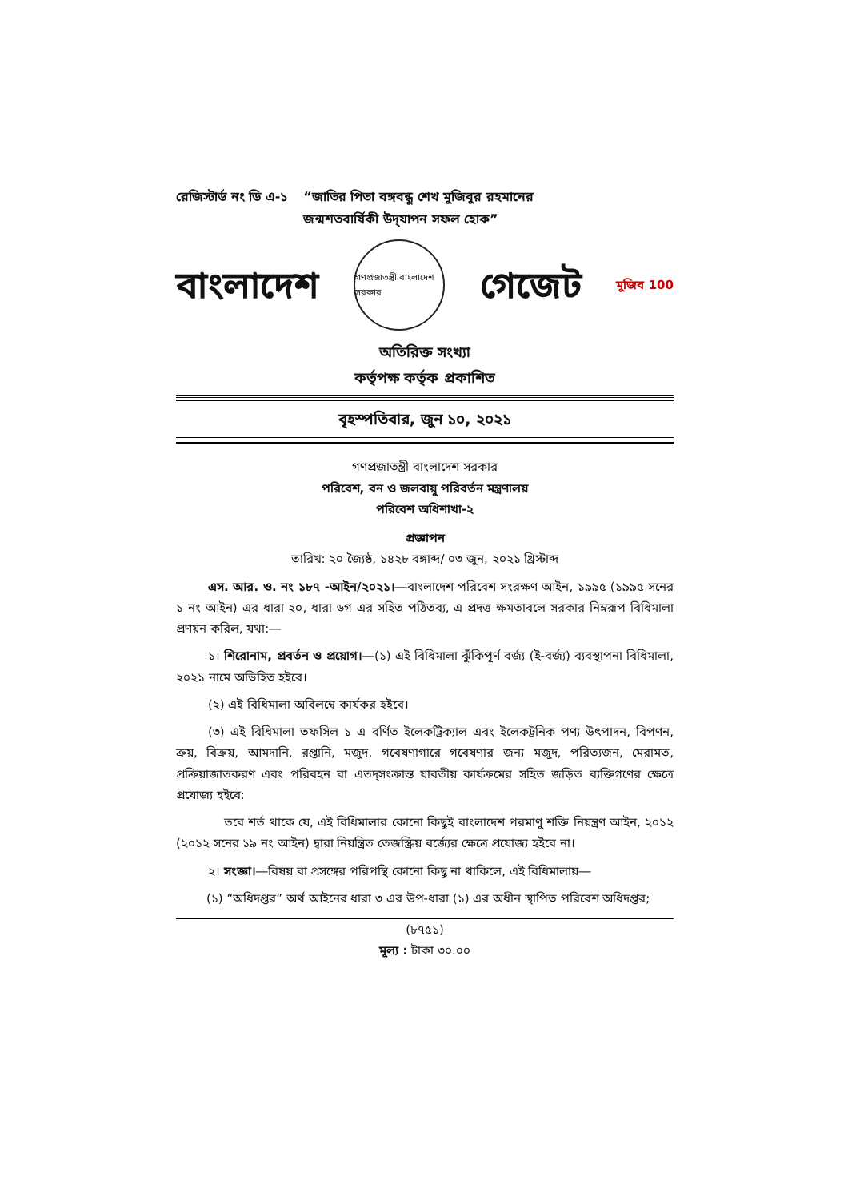রেজিস্টার্ড নং ডি এ-১ “জাতির পিতা বঙ্গবন্ধু শেখ মুজিবুর রহমানের
জন্মশতবার্ষিকী উদ্‌যাপন সফল হোক”
বাংলাদেশ
গণপ্রজাতন্ত্রী বাংলাদেশ সরকার
গেজেট মুজিব 100
অতিরিক্ত সংখ্যা
কর্তৃপক্ষ কর্তৃক প্রকাশিত
বৃহস্পতিবার, জুন ১০, ২০২১
গণপ্রজাতন্ত্রী বাংলাদেশ সরকার
পরিবেশ, বন ও জলবায়ু পরিবর্তন মন্ত্রণালয়
পরিবেশ অধিশাখা-২
প্রজ্ঞাপন
তারিখ: ২০ জ্যৈষ্ঠ, ১৪২৮ বঙ্গাব্দ/ ০৩ জুন, ২০২১ খ্রিস্টাব্দ
এস. আর. ও. নং ১৮৭ -আইন/২০২১।―বাংলাদেশ পরিবেশ সংরক্ষণ আইন, ১৯৯৫ (১৯৯৫ সনের ১ নং আইন) এর ধারা ২০, ধারা ৬গ এর সহিত পঠিতব্য, এ প্রদত্ত ক্ষমতাবলে সরকার নিম্নরূপ বিধিমালা প্রণয়ন করিল, যথা:―
১। শিরোনাম, প্রবর্তন ও প্রয়োগ।―(১) এই বিধিমালা ঝুঁকিপূর্ণ বর্জ্য (ই-বর্জ্য) ব্যবস্থাপনা বিধিমালা, ২০২১ নামে অভিহিত হইবে।
(২) এই বিধিমালা অবিলম্বে কার্যকর হইবে।
(৩) এই বিধিমালা তফসিল ১ এ বর্ণিত ইলেকট্রিক্যাল এবং ইলেকট্রনিক পণ্য উৎপাদন, বিপণন, ক্রয়, বিক্রয়, আমদানি, রপ্তানি, মজুদ, গবেষণাগারে গবেষণার জন্য মজুদ, পরিত্যজন, মেরামত, প্রক্রিয়াজাতকরণ এবং পরিবহন বা এতদ্‌সংক্রান্ত যাবতীয় কার্যক্রমের সহিত জড়িত ব্যক্তিগণের ক্ষেত্রে প্রযোজ্য হইবে:
তবে শর্ত থাকে যে, এই বিধিমালার কোনো কিছুই বাংলাদেশ পরমাণু শক্তি নিয়ন্ত্রণ আইন, ২০১২ (২০১২ সনের ১৯ নং আইন) দ্বারা নিয়ন্ত্রিত তেজস্ক্রিয় বর্জ্যের ক্ষেত্রে প্রযোজ্য হইবে না।
২। সংজ্ঞা।―বিষয় বা প্রসঙ্গের পরিপন্থি কোনো কিছু না থাকিলে, এই বিধিমালায়―
(১) “অধিদপ্তর” অর্থ আইনের ধারা ৩ এর উপ-ধারা (১) এর অধীন স্থাপিত পরিবেশ অধিদপ্তর;
(৮৭৫১)
মূল্য : টাকা ৩০.০০